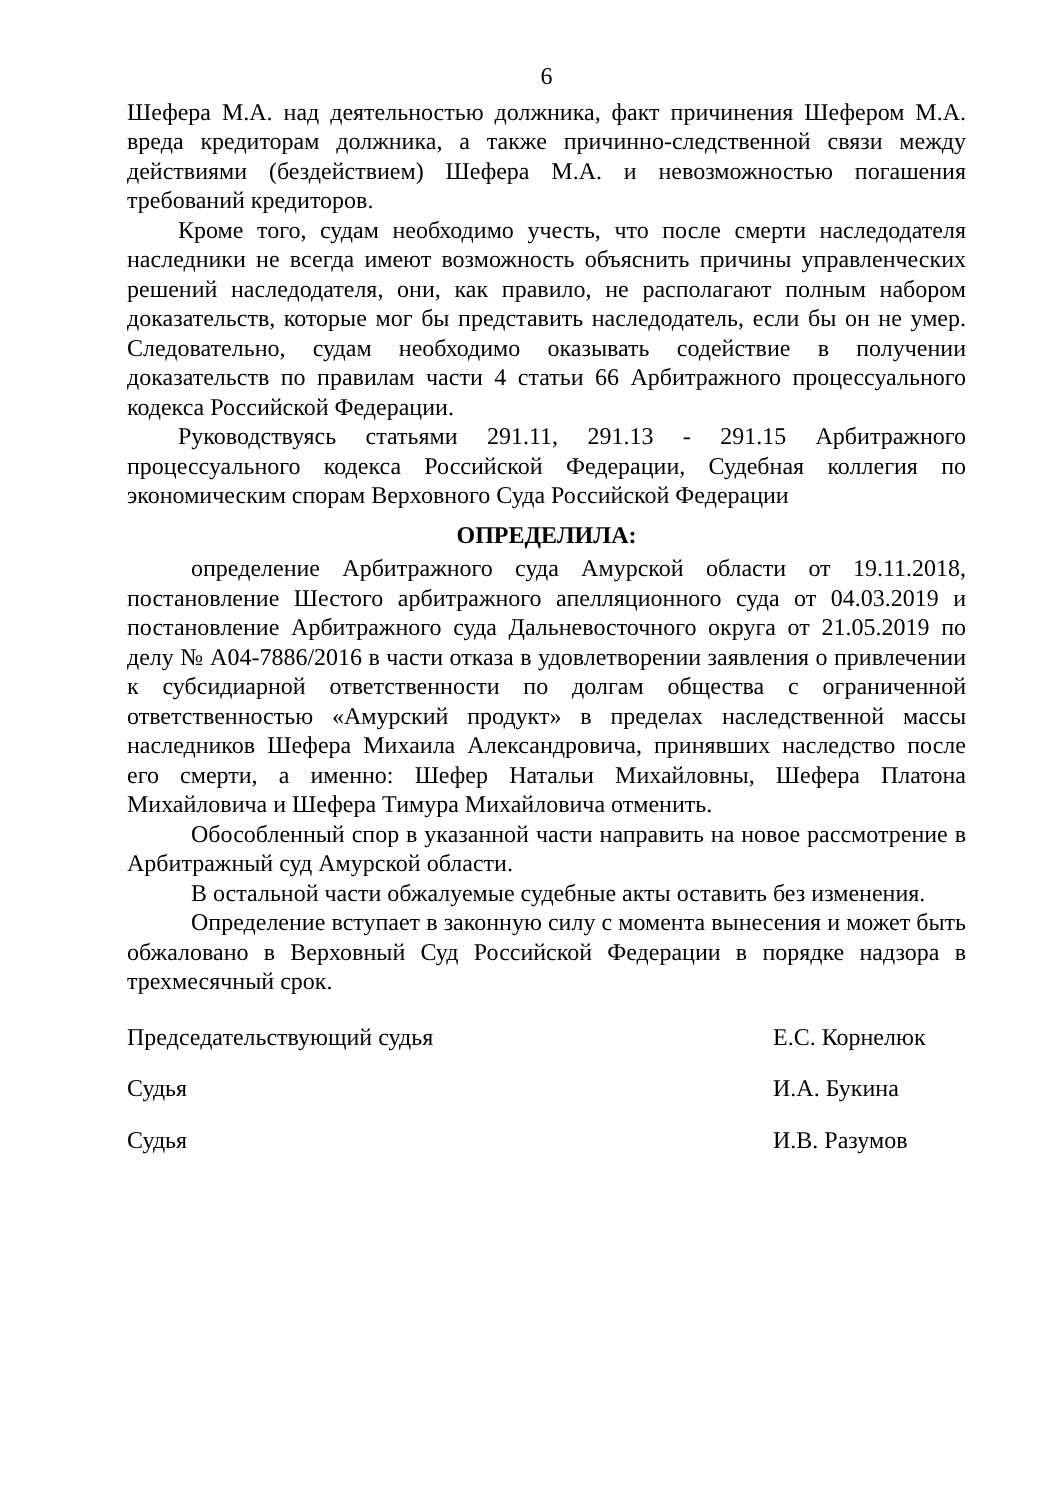6
Шефера М.А. над деятельностью должника, факт причинения Шефером М.А. вреда кредиторам должника, а также причинно-следственной связи между действиями (бездействием) Шефера М.А. и невозможностью погашения требований кредиторов.
Кроме того, судам необходимо учесть, что после смерти наследодателя наследники не всегда имеют возможность объяснить причины управленческих решений наследодателя, они, как правило, не располагают полным набором доказательств, которые мог бы представить наследодатель, если бы он не умер. Следовательно, судам необходимо оказывать содействие в получении доказательств по правилам части 4 статьи 66 Арбитражного процессуального кодекса Российской Федерации.
Руководствуясь статьями 291.11, 291.13 - 291.15 Арбитражного процессуального кодекса Российской Федерации, Судебная коллегия по экономическим спорам Верховного Суда Российской Федерации
ОПРЕДЕЛИЛА:
определение Арбитражного суда Амурской области от 19.11.2018, постановление Шестого арбитражного апелляционного суда от 04.03.2019 и постановление Арбитражного суда Дальневосточного округа от 21.05.2019 по делу № А04-7886/2016 в части отказа в удовлетворении заявления о привлечении к субсидиарной ответственности по долгам общества с ограниченной ответственностью «Амурский продукт» в пределах наследственной массы наследников Шефера Михаила Александровича, принявших наследство после его смерти, а именно: Шефер Натальи Михайловны, Шефера Платона Михайловича и Шефера Тимура Михайловича отменить.
Обособленный спор в указанной части направить на новое рассмотрение в Арбитражный суд Амурской области.
В остальной части обжалуемые судебные акты оставить без изменения.
Определение вступает в законную силу с момента вынесения и может быть обжаловано в Верховный Суд Российской Федерации в порядке надзора в трехмесячный срок.
Председательствующий судья Е.С. Корнелюк
Судья И.А. Букина
Судья И.В. Разумов